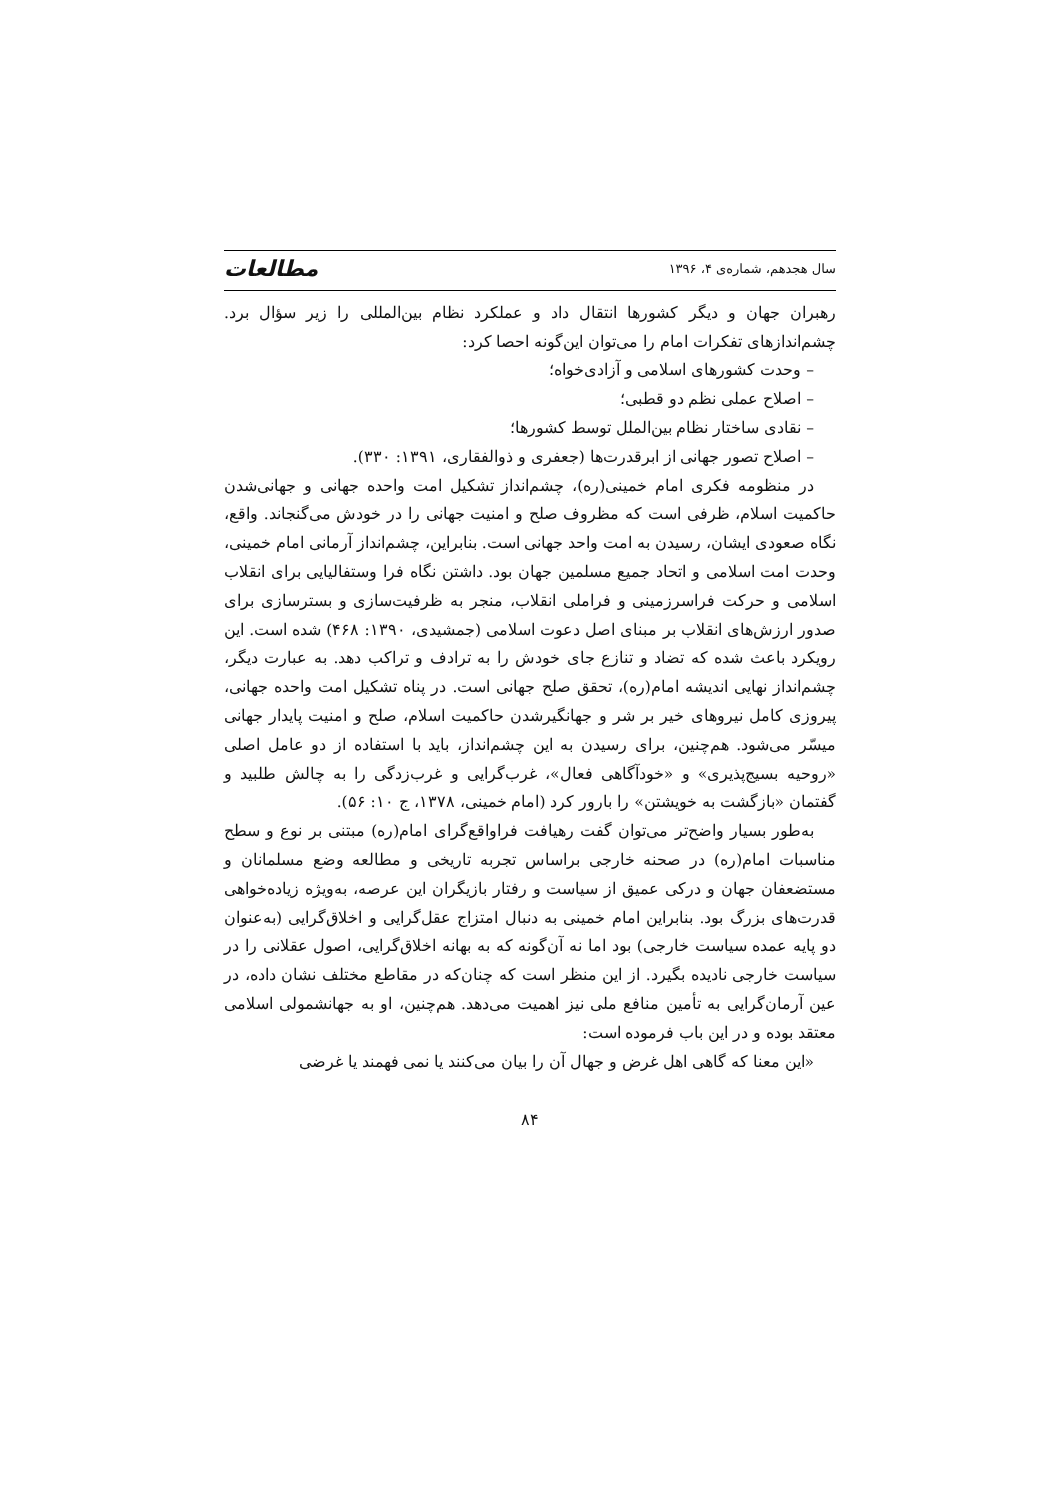سال هجدهم، شماره‌ی ۴، ۱۳۹۶ مطالعات
رهبران جهان و دیگر کشورها انتقال داد و عملکرد نظام بین‌المللی را زیر سؤال برد. چشم‌اندازهای تفکرات امام را می‌توان این‌گونه احصا کرد:
– وحدت کشورهای اسلامی و آزادی‌خواه؛
– اصلاح عملی نظم دو قطبی؛
– نقادی ساختار نظام بین‌الملل توسط کشورها؛
– اصلاح تصور جهانی از ابرقدرت‌ها (جعفری و ذوالفقاری، ۱۳۹۱: ۳۳۰).
در منظومه فکری امام خمینی(ره)، چشم‌انداز تشکیل امت واحده جهانی و جهانی‌شدن حاکمیت اسلام، ظرفی است که مظروف صلح و امنیت جهانی را در خودش می‌گنجاند. واقع، نگاه صعودی ایشان، رسیدن به امت واحد جهانی است. بنابراین، چشم‌انداز آرمانی امام خمینی، وحدت امت اسلامی و اتحاد جمیع مسلمین جهان بود. داشتن نگاه فرا وستفالیایی برای انقلاب اسلامی و حرکت فراسرزمینی و فراملی انقلاب، منجر به ظرفیت‌سازی و بسترسازی برای صدور ارزش‌های انقلاب بر مبنای اصل دعوت اسلامی (جمشیدی، ۱۳۹۰: ۴۶۸) شده است. این رویکرد باعث شده که تضاد و تنازع جای خودش را به ترادف و تراکب دهد. به عبارت دیگر، چشم‌انداز نهایی اندیشه امام(ره)، تحقق صلح جهانی است. در پناه تشکیل امت واحده جهانی، پیروزی کامل نیروهای خیر بر شر و جهانگیرشدن حاکمیت اسلام، صلح و امنیت پایدار جهانی میسّر می‌شود. هم‌چنین، برای رسیدن به این چشم‌انداز، باید با استفاده از دو عامل اصلی «روحیه بسیج‌پذیری» و «خودآگاهی فعال»، غرب‌گرایی و غرب‌زدگی را به چالش طلبید و گفتمان «بازگشت به خویشتن» را بارور کرد (امام خمینی، ۱۳۷۸، ج ۱۰: ۵۶).
به‌طور بسیار واضح‌تر می‌توان گفت رهیافت فراواقع‌گرای امام(ره) مبتنی بر نوع و سطح مناسبات امام(ره) در صحنه خارجی براساس تجربه تاریخی و مطالعه وضع مسلمانان و مستضعفان جهان و درکی عمیق از سیاست و رفتار بازیگران این عرصه، به‌ویژه زیاده‌خواهی قدرت‌های بزرگ بود. بنابراین امام خمینی به دنبال امتزاج عقل‌گرایی و اخلاق‌گرایی (به‌عنوان دو پایه عمده سیاست خارجی) بود اما نه آن‌گونه که به بهانه اخلاق‌گرایی، اصول عقلانی را در سیاست خارجی نادیده بگیرد. از این منظر است که چنان‌که در مقاطع مختلف نشان داده، در عین آرمان‌گرایی به تأمین منافع ملی نیز اهمیت می‌دهد. هم‌چنین، او به جهانشمولی اسلامی معتقد بوده و در این باب فرموده است:
«این معنا که گاهی اهل غرض و جهال آن را بیان می‌کنند یا نمی فهمند یا غرضی
۸۴